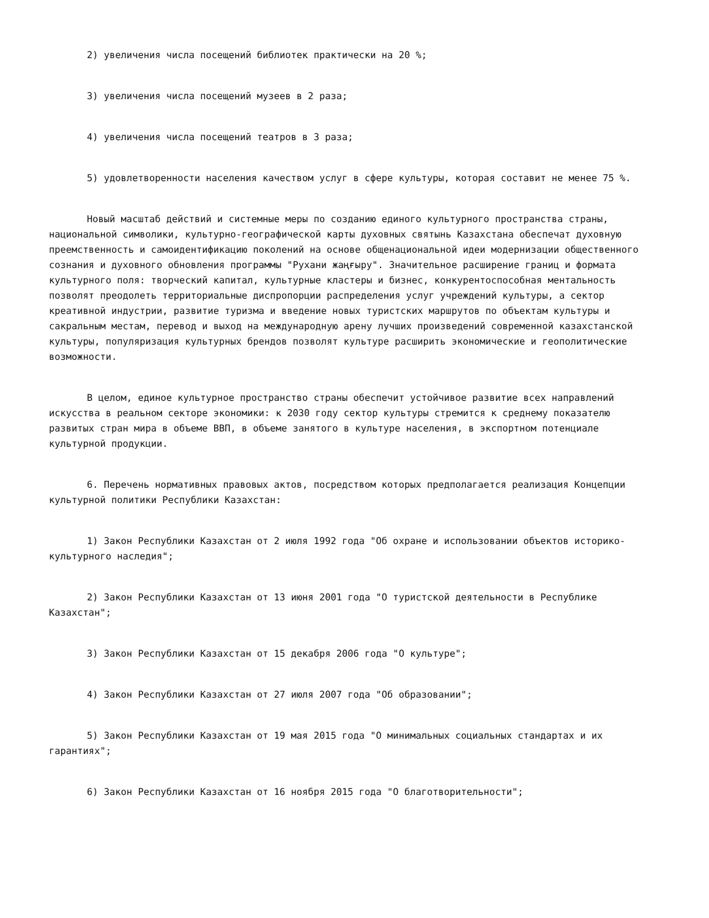2) увеличения числа посещений библиотек практически на 20 %;
3) увеличения числа посещений музеев в 2 раза;
4) увеличения числа посещений театров в 3 раза;
5) удовлетворенности населения качеством услуг в сфере культуры, которая составит не менее 75 %.
Новый масштаб действий и системные меры по созданию единого культурного пространства страны, национальной символики, культурно-географической карты духовных святынь Казахстана обеспечат духовную преемственность и самоидентификацию поколений на основе общенациональной идеи модернизации общественного сознания и духовного обновления программы "Рухани жаңғыру". Значительное расширение границ и формата культурного поля: творческий капитал, культурные кластеры и бизнес, конкурентоспособная ментальность позволят преодолеть территориальные диспропорции распределения услуг учреждений культуры, а сектор креативной индустрии, развитие туризма и введение новых туристских маршрутов по объектам культуры и сакральным местам, перевод и выход на международную арену лучших произведений современной казахстанской культуры, популяризация культурных брендов позволят культуре расширить экономические и геополитические возможности.
В целом, единое культурное пространство страны обеспечит устойчивое развитие всех направлений искусства в реальном секторе экономики: к 2030 году сектор культуры стремится к среднему показателю развитых стран мира в объеме ВВП, в объеме занятого в культуре населения, в экспортном потенциале культурной продукции.
6. Перечень нормативных правовых актов, посредством которых предполагается реализация Концепции культурной политики Республики Казахстан:
1) Закон Республики Казахстан от 2 июля 1992 года "Об охране и использовании объектов историко-культурного наследия";
2) Закон Республики Казахстан от 13 июня 2001 года "О туристской деятельности в Республике Казахстан";
3) Закон Республики Казахстан от 15 декабря 2006 года "О культуре";
4) Закон Республики Казахстан от 27 июля 2007 года "Об образовании";
5) Закон Республики Казахстан от 19 мая 2015 года "О минимальных социальных стандартах и их гарантиях";
6) Закон Республики Казахстан от 16 ноября 2015 года "О благотворительности";